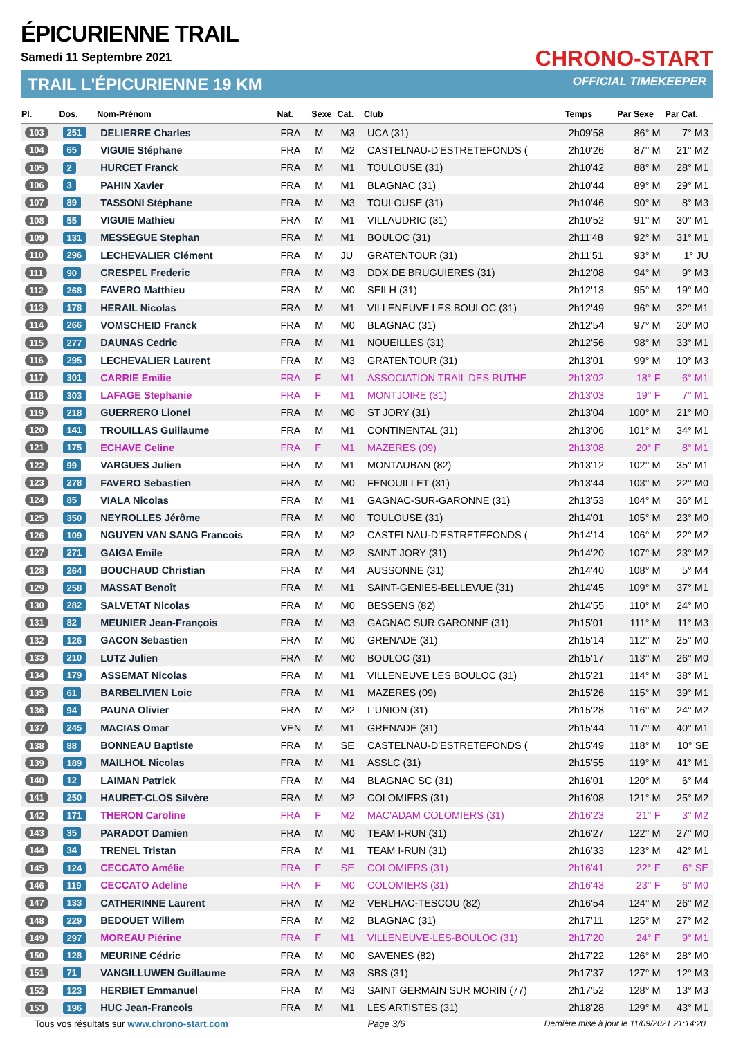ÉPICURIENNE TRAIL
Samedi 11 Septembre 2021
TRAIL L'ÉPICURIENNE 19 KM
CHRONO-START
OFFICIAL TIMEKEEPER
| Pl. | Dos. | Nom-Prénom | Nat. | Sexe | Cat. | Club | Temps | Par Sexe | Par Cat. |
| --- | --- | --- | --- | --- | --- | --- | --- | --- | --- |
| 103 | 251 | DELIERRE Charles | FRA | M | M3 | UCA (31) | 2h09'58 | 86° M | 7° M3 |
| 104 | 65 | VIGUIE Stéphane | FRA | M | M2 | CASTELNAU-D'ESTRETEFONDS ( | 2h10'26 | 87° M | 21° M2 |
| 105 | 2 | HURCET Franck | FRA | M | M1 | TOULOUSE (31) | 2h10'42 | 88° M | 28° M1 |
| 106 | 3 | PAHIN Xavier | FRA | M | M1 | BLAGNAC (31) | 2h10'44 | 89° M | 29° M1 |
| 107 | 89 | TASSONI Stéphane | FRA | M | M3 | TOULOUSE (31) | 2h10'46 | 90° M | 8° M3 |
| 108 | 55 | VIGUIE Mathieu | FRA | M | M1 | VILLAUDRIC (31) | 2h10'52 | 91° M | 30° M1 |
| 109 | 131 | MESSEGUE Stephan | FRA | M | M1 | BOULOC (31) | 2h11'48 | 92° M | 31° M1 |
| 110 | 296 | LECHEVALIER Clément | FRA | M | JU | GRATENTOUR (31) | 2h11'51 | 93° M | 1° JU |
| 111 | 90 | CRESPEL Frederic | FRA | M | M3 | DDX DE BRUGUIERES (31) | 2h12'08 | 94° M | 9° M3 |
| 112 | 268 | FAVERO Matthieu | FRA | M | M0 | SEILH (31) | 2h12'13 | 95° M | 19° M0 |
| 113 | 178 | HERAIL Nicolas | FRA | M | M1 | VILLENEUVE LES BOULOC (31) | 2h12'49 | 96° M | 32° M1 |
| 114 | 266 | VOMSCHEID Franck | FRA | M | M0 | BLAGNAC (31) | 2h12'54 | 97° M | 20° M0 |
| 115 | 277 | DAUNAS Cedric | FRA | M | M1 | NOUEILLES (31) | 2h12'56 | 98° M | 33° M1 |
| 116 | 295 | LECHEVALIER Laurent | FRA | M | M3 | GRATENTOUR (31) | 2h13'01 | 99° M | 10° M3 |
| 117 | 301 | CARRIE Emilie | FRA | F | M1 | ASSOCIATION TRAIL DES RUTHE | 2h13'02 | 18° F | 6° M1 |
| 118 | 303 | LAFAGE Stephanie | FRA | F | M1 | MONTJOIRE (31) | 2h13'03 | 19° F | 7° M1 |
| 119 | 218 | GUERRERO Lionel | FRA | M | M0 | ST JORY (31) | 2h13'04 | 100° M | 21° M0 |
| 120 | 141 | TROUILLAS Guillaume | FRA | M | M1 | CONTINENTAL (31) | 2h13'06 | 101° M | 34° M1 |
| 121 | 175 | ECHAVE Celine | FRA | F | M1 | MAZERES (09) | 2h13'08 | 20° F | 8° M1 |
| 122 | 99 | VARGUES Julien | FRA | M | M1 | MONTAUBAN (82) | 2h13'12 | 102° M | 35° M1 |
| 123 | 278 | FAVERO Sebastien | FRA | M | M0 | FENOUILLET (31) | 2h13'44 | 103° M | 22° M0 |
| 124 | 85 | VIALA Nicolas | FRA | M | M1 | GAGNAC-SUR-GARONNE (31) | 2h13'53 | 104° M | 36° M1 |
| 125 | 350 | NEYROLLES Jérôme | FRA | M | M0 | TOULOUSE (31) | 2h14'01 | 105° M | 23° M0 |
| 126 | 109 | NGUYEN VAN SANG Francois | FRA | M | M2 | CASTELNAU-D'ESTRETEFONDS ( | 2h14'14 | 106° M | 22° M2 |
| 127 | 271 | GAIGA Emile | FRA | M | M2 | SAINT JORY (31) | 2h14'20 | 107° M | 23° M2 |
| 128 | 264 | BOUCHAUD Christian | FRA | M | M4 | AUSSONNE (31) | 2h14'40 | 108° M | 5° M4 |
| 129 | 258 | MASSAT Benoît | FRA | M | M1 | SAINT-GENIES-BELLEVUE (31) | 2h14'45 | 109° M | 37° M1 |
| 130 | 282 | SALVETAT Nicolas | FRA | M | M0 | BESSENS (82) | 2h14'55 | 110° M | 24° M0 |
| 131 | 82 | MEUNIER Jean-François | FRA | M | M3 | GAGNAC SUR GARONNE (31) | 2h15'01 | 111° M | 11° M3 |
| 132 | 126 | GACON Sebastien | FRA | M | M0 | GRENADE (31) | 2h15'14 | 112° M | 25° M0 |
| 133 | 210 | LUTZ Julien | FRA | M | M0 | BOULOC (31) | 2h15'17 | 113° M | 26° M0 |
| 134 | 179 | ASSEMAT Nicolas | FRA | M | M1 | VILLENEUVE LES BOULOC (31) | 2h15'21 | 114° M | 38° M1 |
| 135 | 61 | BARBELIVIEN Loic | FRA | M | M1 | MAZERES (09) | 2h15'26 | 115° M | 39° M1 |
| 136 | 94 | PAUNA Olivier | FRA | M | M2 | L'UNION (31) | 2h15'28 | 116° M | 24° M2 |
| 137 | 245 | MACIAS Omar | VEN | M | M1 | GRENADE (31) | 2h15'44 | 117° M | 40° M1 |
| 138 | 88 | BONNEAU Baptiste | FRA | M | SE | CASTELNAU-D'ESTRETEFONDS ( | 2h15'49 | 118° M | 10° SE |
| 139 | 189 | MAILHOL Nicolas | FRA | M | M1 | ASSLC (31) | 2h15'55 | 119° M | 41° M1 |
| 140 | 12 | LAIMAN Patrick | FRA | M | M4 | BLAGNAC SC (31) | 2h16'01 | 120° M | 6° M4 |
| 141 | 250 | HAURET-CLOS Silvère | FRA | M | M2 | COLOMIERS (31) | 2h16'08 | 121° M | 25° M2 |
| 142 | 171 | THERON Caroline | FRA | F | M2 | MAC'ADAM COLOMIERS (31) | 2h16'23 | 21° F | 3° M2 |
| 143 | 35 | PARADOT Damien | FRA | M | M0 | TEAM I-RUN (31) | 2h16'27 | 122° M | 27° M0 |
| 144 | 34 | TRENEL Tristan | FRA | M | M1 | TEAM I-RUN (31) | 2h16'33 | 123° M | 42° M1 |
| 145 | 124 | CECCATO Amélie | FRA | F | SE | COLOMIERS (31) | 2h16'41 | 22° F | 6° SE |
| 146 | 119 | CECCATO Adeline | FRA | F | M0 | COLOMIERS (31) | 2h16'43 | 23° F | 6° M0 |
| 147 | 133 | CATHERINNE Laurent | FRA | M | M2 | VERLHAC-TESCOU (82) | 2h16'54 | 124° M | 26° M2 |
| 148 | 229 | BEDOUET Willem | FRA | M | M2 | BLAGNAC (31) | 2h17'11 | 125° M | 27° M2 |
| 149 | 297 | MOREAU Piérine | FRA | F | M1 | VILLENEUVE-LES-BOULOC (31) | 2h17'20 | 24° F | 9° M1 |
| 150 | 128 | MEURINE Cédric | FRA | M | M0 | SAVENES (82) | 2h17'22 | 126° M | 28° M0 |
| 151 | 71 | VANGILLUWEN Guillaume | FRA | M | M3 | SBS (31) | 2h17'37 | 127° M | 12° M3 |
| 152 | 123 | HERBIET Emmanuel | FRA | M | M3 | SAINT GERMAIN SUR MORIN (77) | 2h17'52 | 128° M | 13° M3 |
| 153 | 196 | HUC Jean-Francois | FRA | M | M1 | LES ARTISTES (31) | 2h18'28 | 129° M | 43° M1 |
Tous vos résultats sur www.chrono-start.com Page 3/6 Dernière mise à jour le 11/09/2021 21:14:20